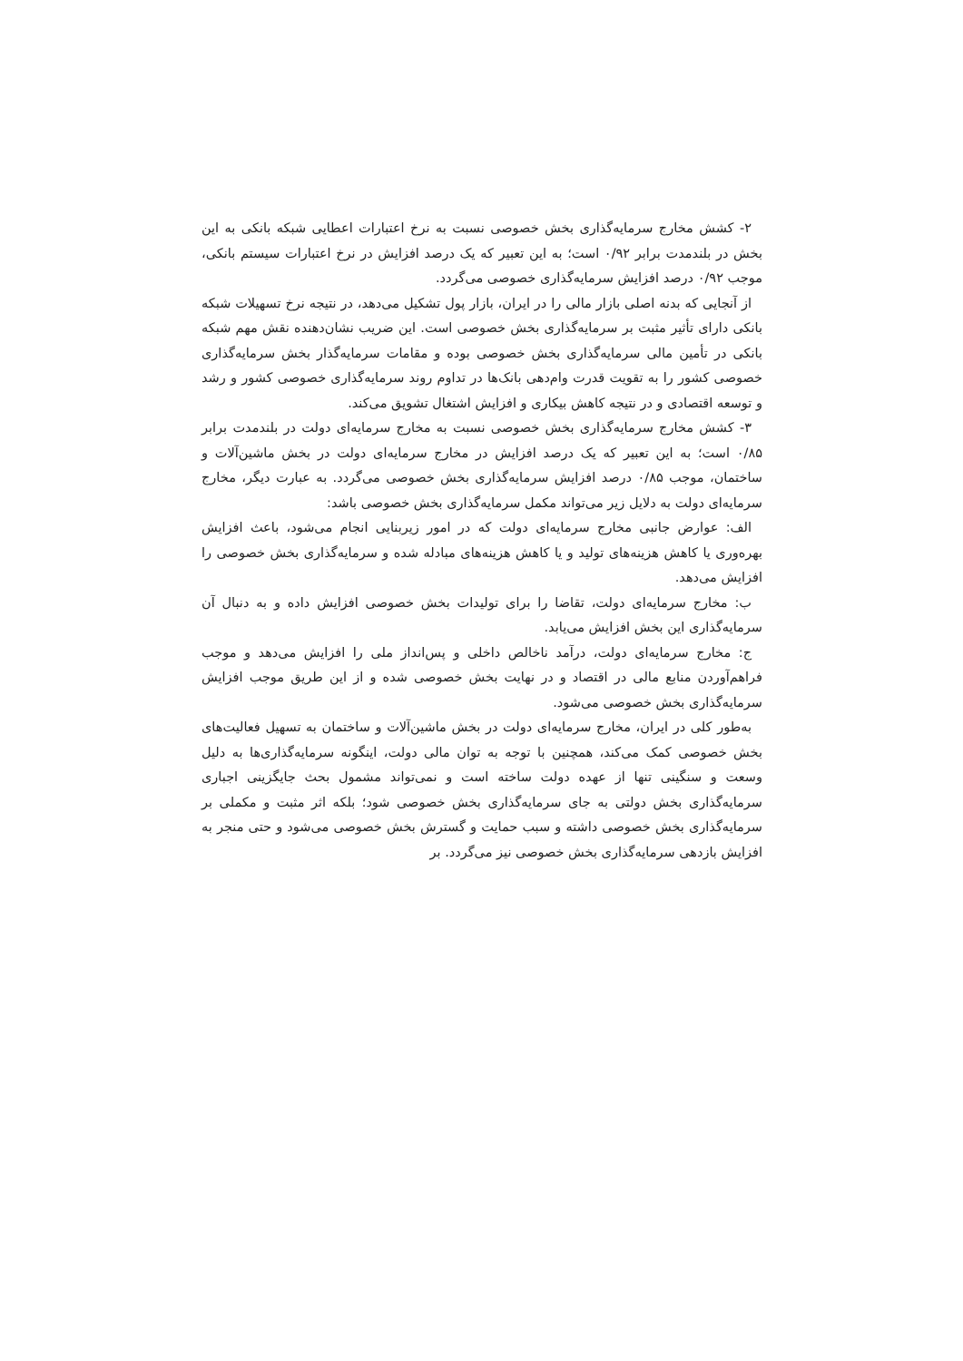۲- کشش مخارج سرمایه‌گذاری بخش خصوصی نسبت به نرخ اعتبارات اعطایی شبکه بانکی به این بخش در بلندمدت برابر ۰/۹۲ است؛ به این تعبیر که یک درصد افزایش در نرخ اعتبارات سیستم بانکی، موجب ۰/۹۲ درصد افزایش سرمایه‌گذاری خصوصی می‌گردد.
از آنجایی که بدنه اصلی بازار مالی را در ایران، بازار پول تشکیل می‌دهد، در نتیجه نرخ تسهیلات شبکه بانکی دارای تأثیر مثبت بر سرمایه‌گذاری بخش خصوصی است. این ضریب نشان‌دهنده نقش مهم شبکه بانکی در تأمین مالی سرمایه‌گذاری بخش خصوصی بوده و مقامات سرمایه‌گذار بخش سرمایه‌گذاری خصوصی کشور را به تقویت قدرت وام‌دهی بانک‌ها در تداوم روند سرمایه‌گذاری خصوصی کشور و رشد و توسعه اقتصادی و در نتیجه کاهش بیکاری و افزایش اشتغال تشویق می‌کند.
۳- کشش مخارج سرمایه‌گذاری بخش خصوصی نسبت به مخارج سرمایه‌ای دولت در بلندمدت برابر ۰/۸۵ است؛ به این تعبیر که یک درصد افزایش در مخارج سرمایه‌ای دولت در بخش ماشین‌آلات و ساختمان، موجب ۰/۸۵ درصد افزایش سرمایه‌گذاری بخش خصوصی می‌گردد. به عبارت دیگر، مخارج سرمایه‌ای دولت به دلایل زیر می‌تواند مکمل سرمایه‌گذاری بخش خصوصی باشد:
الف: عوارض جانبی مخارج سرمایه‌ای دولت که در امور زیربنایی انجام می‌شود، باعث افزایش بهره‌وری یا کاهش هزینه‌های تولید و یا کاهش هزینه‌های مبادله شده و سرمایه‌گذاری بخش خصوصی را افزایش می‌دهد.
ب: مخارج سرمایه‌ای دولت، تقاضا را برای تولیدات بخش خصوصی افزایش داده و به دنبال آن سرمایه‌گذاری این بخش افزایش می‌یابد.
ج: مخارج سرمایه‌ای دولت، درآمد ناخالص داخلی و پس‌انداز ملی را افزایش می‌دهد و موجب فراهم‌آوردن منابع مالی در اقتصاد و در نهایت بخش خصوصی شده و از این طریق موجب افزایش سرمایه‌گذاری بخش خصوصی می‌شود.
به‌طور کلی در ایران، مخارج سرمایه‌ای دولت در بخش ماشین‌آلات و ساختمان به تسهیل فعالیت‌های بخش خصوصی کمک می‌کند، همچنین با توجه به توان مالی دولت، اینگونه سرمایه‌گذاری‌ها به دلیل وسعت و سنگینی تنها از عهده دولت ساخته است و نمی‌تواند مشمول بحث جایگزینی اجباری سرمایه‌گذاری بخش دولتی به جای سرمایه‌گذاری بخش خصوصی شود؛ بلکه اثر مثبت و مکملی بر سرمایه‌گذاری بخش خصوصی داشته و سبب حمایت و گسترش بخش خصوصی می‌شود و حتی منجر به افزایش بازدهی سرمایه‌گذاری بخش خصوصی نیز می‌گردد. بر